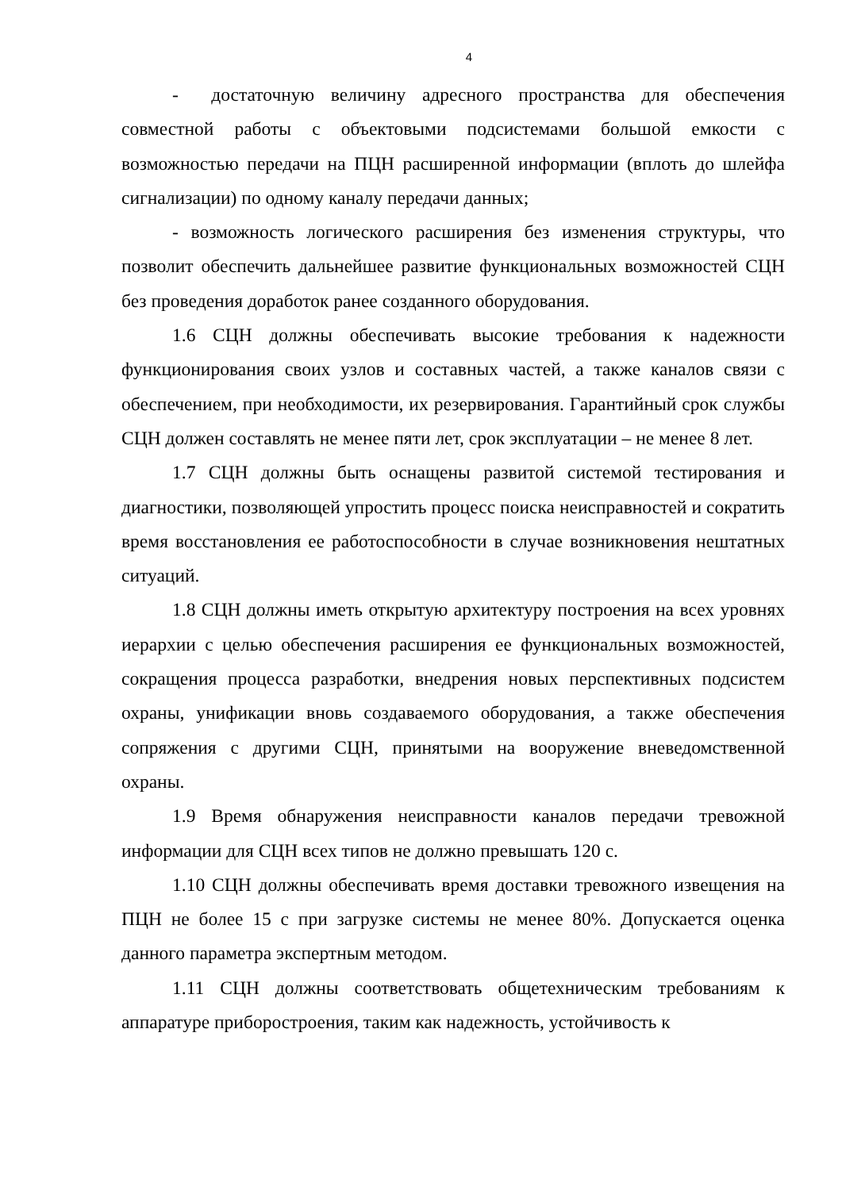4
- достаточную величину адресного пространства для обеспечения совместной работы с объектовыми подсистемами большой емкости с возможностью передачи на ПЦН расширенной информации (вплоть до шлейфа сигнализации) по одному каналу передачи данных;
- возможность логического расширения без изменения структуры, что позволит обеспечить дальнейшее развитие функциональных возможностей СЦН без проведения доработок ранее созданного оборудования.
1.6 СЦН должны обеспечивать высокие требования к надежности функционирования своих узлов и составных частей, а также каналов связи с обеспечением, при необходимости, их резервирования. Гарантийный срок службы СЦН должен составлять не менее пяти лет, срок эксплуатации – не менее 8 лет.
1.7 СЦН должны быть оснащены развитой системой тестирования и диагностики, позволяющей упростить процесс поиска неисправностей и сократить время восстановления ее работоспособности в случае возникновения нештатных ситуаций.
1.8 СЦН должны иметь открытую архитектуру построения на всех уровнях иерархии с целью обеспечения расширения ее функциональных возможностей, сокращения процесса разработки, внедрения новых перспективных подсистем охраны, унификации вновь создаваемого оборудования, а также обеспечения сопряжения с другими СЦН, принятыми на вооружение вневедомственной охраны.
1.9 Время обнаружения неисправности каналов передачи тревожной информации для СЦН всех типов не должно превышать 120 с.
1.10 СЦН должны обеспечивать время доставки тревожного извещения на ПЦН не более 15 с при загрузке системы не менее 80%. Допускается оценка данного параметра экспертным методом.
1.11 СЦН должны соответствовать общетехническим требованиям к аппаратуре приборостроения, таким как надежность, устойчивость к